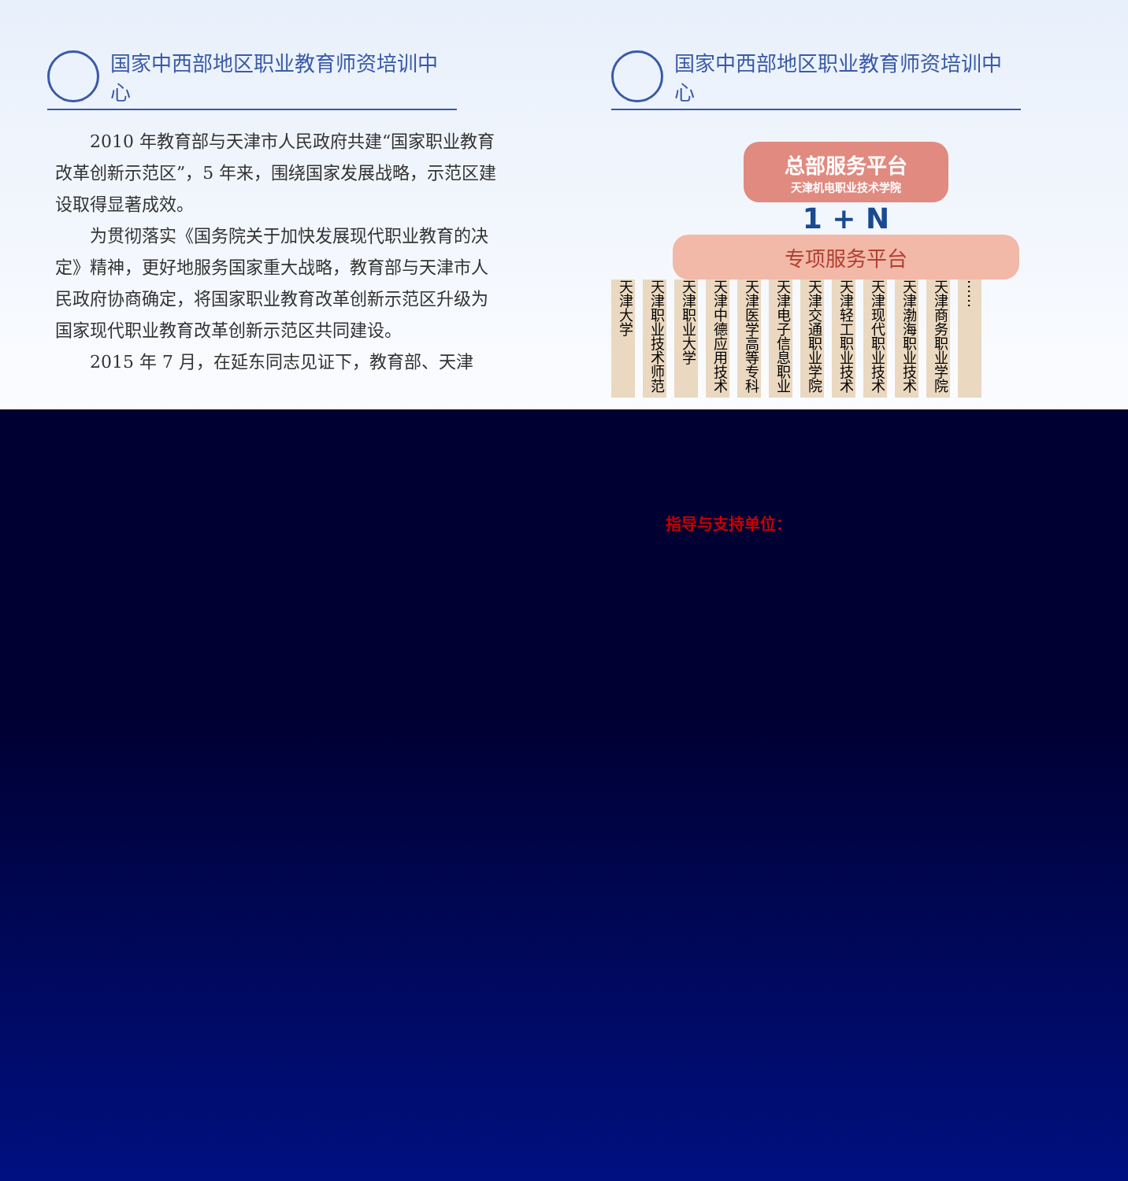国家中西部地区职业教育师资培训中心
2010 年教育部与天津市人民政府共建“国家职业教育改革创新示范区”，5 年来，围绕国家发展战略，示范区建设取得显著成效。
为贯彻落实《国务院关于加快发展现代职业教育的决定》精神，更好地服务国家重大战略，教育部与天津市人民政府协商确定，将国家职业教育改革创新示范区升级为国家现代职业教育改革创新示范区共同建设。
2015 年 7 月，在延东同志见证下，教育部、天津
国家中西部地区职业教育师资培训中心
总部服务平台
天津机电职业技术学院
1 + N
专项服务平台
天津大学
天津职业技术师范
天津职业大学
天津中德应用技术
天津医学高等专科
天津电子信息职业
天津交通职业学院
天津轻工职业技术
天津现代职业技术
天津渤海职业技术
天津商务职业学院
……
指导与支持单位：